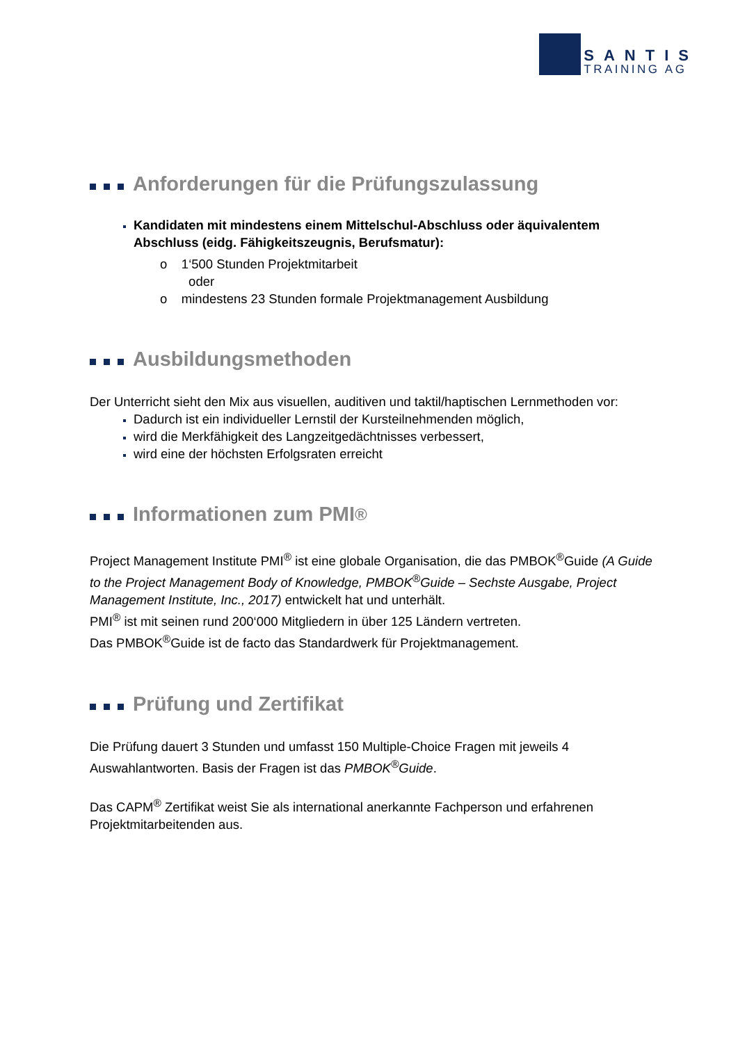SANTIS
TRAINING AG
Anforderungen für die Prüfungszulassung
Kandidaten mit mindestens einem Mittelschul-Abschluss oder äquivalentem Abschluss (eidg. Fähigkeitszeugnis, Berufsmatur):
o 1‘500 Stunden Projektmitarbeit
oder
o mindestens 23 Stunden formale Projektmanagement Ausbildung
Ausbildungsmethoden
Der Unterricht sieht den Mix aus visuellen, auditiven und taktil/haptischen Lernmethoden vor:
Dadurch ist ein individueller Lernstil der Kursteilnehmenden möglich,
wird die Merkfähigkeit des Langzeitgedächtnisses verbessert,
wird eine der höchsten Erfolgsraten erreicht
Informationen zum PMI<sup>®</sup>
Project Management Institute PMI<sup>®</sup> ist eine globale Organisation, die das PMBOK<sup>®</sup>Guide (A Guide to the Project Management Body of Knowledge, PMBOK<sup>®</sup>Guide – Sechste Ausgabe, Project Management Institute, Inc., 2017) entwickelt hat und unterhält.
PMI<sup>®</sup> ist mit seinen rund 200‘000 Mitgliedern in über 125 Ländern vertreten.
Das PMBOK<sup>®</sup>Guide ist de facto das Standardwerk für Projektmanagement.
Prüfung und Zertifikat
Die Prüfung dauert 3 Stunden und umfasst 150 Multiple-Choice Fragen mit jeweils 4 Auswahlantworten. Basis der Fragen ist das PMBOK<sup>®</sup>Guide.
Das CAPM<sup>®</sup> Zertifikat weist Sie als international anerkannte Fachperson und erfahrenen Projektmitarbeitenden aus.